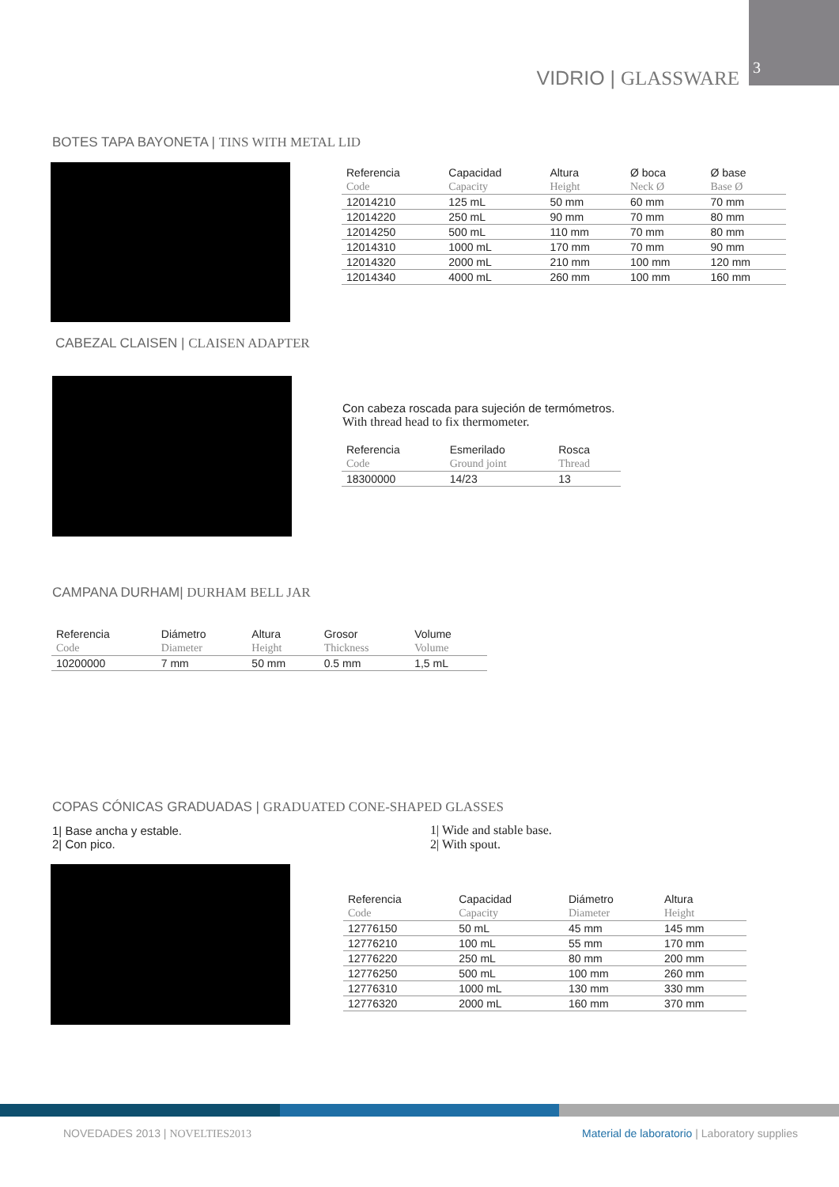VIDRIO | GLASSWARE 3
BOTES TAPA BAYONETA | TINS WITH METAL LID
| Referencia | Capacidad | Altura | Ø boca | Ø base |
| --- | --- | --- | --- | --- |
| Code | Capacity | Height | Neck Ø | Base Ø |
| 12014210 | 125 mL | 50 mm | 60 mm | 70 mm |
| 12014220 | 250 mL | 90 mm | 70 mm | 80 mm |
| 12014250 | 500 mL | 110 mm | 70 mm | 80 mm |
| 12014310 | 1000 mL | 170 mm | 70 mm | 90 mm |
| 12014320 | 2000 mL | 210 mm | 100 mm | 120 mm |
| 12014340 | 4000 mL | 260 mm | 100 mm | 160 mm |
CABEZAL CLAISEN | CLAISEN ADAPTER
Con cabeza roscada para sujeción de termómetros.
With thread head to fix thermometer.
| Referencia | Esmerilado | Rosca |
| --- | --- | --- |
| Code | Ground joint | Thread |
| 18300000 | 14/23 | 13 |
CAMPANA DURHAM| DURHAM BELL JAR
| Referencia | Diámetro | Altura | Grosor | Volume |
| --- | --- | --- | --- | --- |
| Code | Diameter | Height | Thickness | Volume |
| 10200000 | 7 mm | 50 mm | 0.5 mm | 1,5 mL |
COPAS CÓNICAS GRADUADAS | GRADUATED CONE-SHAPED GLASSES
1| Base ancha y estable.
2| Con pico.
1| Wide and stable base.
2| With spout.
| Referencia | Capacidad | Diámetro | Altura |
| --- | --- | --- | --- |
| Code | Capacity | Diameter | Height |
| 12776150 | 50 mL | 45 mm | 145 mm |
| 12776210 | 100 mL | 55 mm | 170 mm |
| 12776220 | 250 mL | 80 mm | 200 mm |
| 12776250 | 500 mL | 100 mm | 260 mm |
| 12776310 | 1000 mL | 130 mm | 330 mm |
| 12776320 | 2000 mL | 160 mm | 370 mm |
NOVEDADES 2013 | NOVELTIES2013
Material de laboratorio | Laboratory supplies